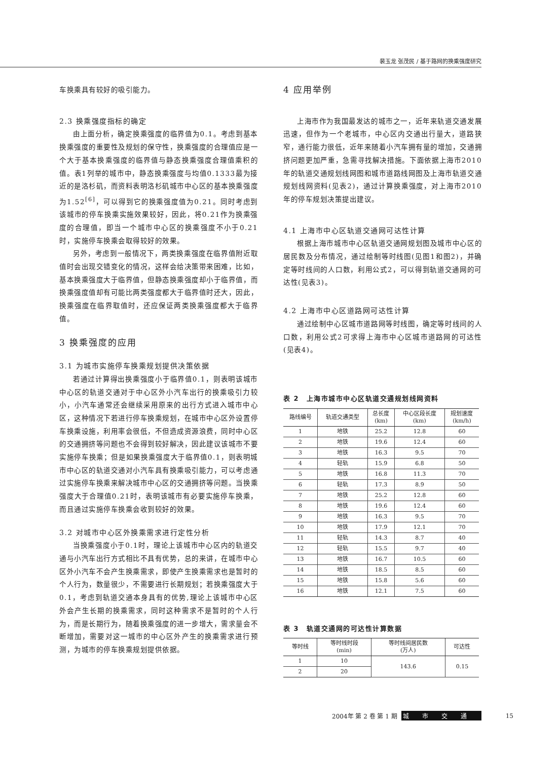裴玉龙 张茂民 / 基于路网的换乘强度研究
车换乘具有较好的吸引能力。
2.3 换乘强度指标的确定
由上面分析，确定换乘强度的临界值为0.1。考虑到基本换乘强度的重要性及规划的保守性，换乘强度的合理值应是一个大于基本换乘强度的临界值与静态换乘强度合理值乘积的值。表1列举的城市中，静态换乘强度与均值0.1333最为接近的是洛杉矶，而资料表明洛杉矶城市中心区的基本换乘强度为1.52<sup>[6]</sup>，可以得到它的换乘强度值为0.21。同时考虑到该城市的停车换乘实施效果较好，因此，将0.21作为换乘强度的合理值，即当一个城市中心区的换乘强度不小于0.21时，实施停车换乘会取得较好的效果。
另外，考虑到一般情况下，两类换乘强度在临界值附近取值时会出现交错变化的情况，这样会给决策带来困难，比如，基本换乘强度大于临界值，但静态换乘强度却小于临界值，而换乘强度值却有可能比两类强度都大于临界值时还大，因此，换乘强度在临界取值时，还应保证两类换乘强度都大于临界值。
3 换乘强度的应用
3.1 为城市实施停车换乘规划提供决策依据
若通过计算得出换乘强度小于临界值0.1，则表明该城市中心区的轨道交通对于中心区外小汽车出行的换乘吸引力较小，小汽车通常还会继续采用原来的出行方式进入城市中心区，这种情况下若进行停车换乘规划，在城市中心区外设置停车换乘设施，利用率会很低，不但造成资源浪费，同时中心区的交通拥挤等问题也不会得到较好解决，因此建议该城市不要实施停车换乘；但是如果换乘强度大于临界值0.1，则表明城市中心区的轨道交通对小汽车具有换乘吸引能力，可以考虑通过实施停车换乘来解决城市中心区的交通拥挤等问题。当换乘强度大于合理值0.21时，表明该城市有必要实施停车换乘，而且通过实施停车换乘会收到较好的效果。
3.2 对城市中心区外换乘需求进行定性分析
当换乘强度小于0.1时，理论上该城市中心区内的轨道交通与小汽车出行方式相比不具有优势，总的来讲，在城市中心区外小汽车不会产生换乘需求，即使产生换乘需求也是暂时的个人行为，数量很少，不需要进行长期规划；若换乘强度大于0.1，考虑到轨道交通本身具有的优势,理论上该城市中心区外会产生长期的换乘需求，同时这种需求不是暂时的个人行为，而是长期行为，随着换乘强度的进一步增大，需求量会不断增加，需要对这一城市的中心区外产生的换乘需求进行预测，为城市的停车换乘规划提供依据。
4 应用举例
上海市作为我国最发达的城市之一，近年来轨道交通发展迅速，但作为一个老城市，中心区内交通出行量大，道路狭窄，通行能力很低，近年来随着小汽车拥有量的增加，交通拥挤问题更加严重，急需寻找解决措施。下面依据上海市2010年的轨道交通规划线网图和城市道路线网图及上海市轨道交通规划线网资料(见表2)，通过计算换乘强度，对上海市2010年的停车规划决策提出建议。
4.1 上海市中心区轨道交通网可达性计算
根据上海市城市中心区轨道交通网规划图及城市中心区的居民数及分布情况，通过绘制等时线图(见图1和图2)，并确定等时线间的人口数，利用公式2，可以得到轨道交通网的可达性(见表3)。
4.2 上海市中心区道路网可达性计算
通过绘制中心区城市道路网等时线图，确定等时线间的人口数，利用公式2可求得上海市中心区城市道路网的可达性(见表4)。
表 2　上海市城市中心区轨道交通规划线网资料
| 路线编号 | 轨道交通类型 | 总长度 (km) | 中心区段长度 (km) | 规划速度 (km/h) |
| --- | --- | --- | --- | --- |
| 1 | 地铁 | 25.2 | 12.8 | 60 |
| 2 | 地铁 | 19.6 | 12.4 | 60 |
| 3 | 地铁 | 16.3 | 9.5 | 70 |
| 4 | 轻轨 | 15.9 | 6.8 | 50 |
| 5 | 地铁 | 16.8 | 11.3 | 70 |
| 6 | 轻轨 | 17.3 | 8.9 | 50 |
| 7 | 地铁 | 25.2 | 12.8 | 60 |
| 8 | 地铁 | 19.6 | 12.4 | 60 |
| 9 | 地铁 | 16.3 | 9.5 | 70 |
| 10 | 地铁 | 17.9 | 12.1 | 70 |
| 11 | 轻轨 | 14.3 | 8.7 | 40 |
| 12 | 轻轨 | 15.5 | 9.7 | 40 |
| 13 | 地铁 | 16.7 | 10.5 | 60 |
| 14 | 地铁 | 18.5 | 8.5 | 60 |
| 15 | 地铁 | 15.8 | 5.6 | 60 |
| 16 | 地铁 | 12.1 | 7.5 | 60 |
表 3　轨道交通网的可达性计算数据
| 等时线 | 等时线时段 (min) | 等时线间居民数 (万人) | 可达性 |
| --- | --- | --- | --- |
| 1 | 10 | 143.6 | 0.15 |
| 2 | 20 | | |
2004年 第 2 卷 第 1 期 城市交通 15